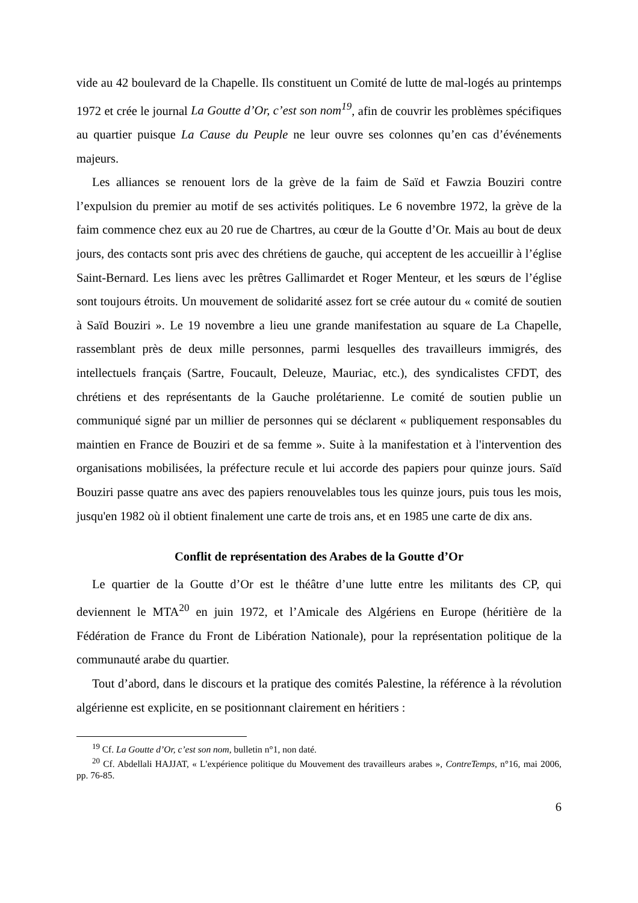vide au 42 boulevard de la Chapelle. Ils constituent un Comité de lutte de mal-logés au printemps 1972 et crée le journal La Goutte d’Or, c’est son nom<sup>19</sup>, afin de couvrir les problèmes spécifiques au quartier puisque La Cause du Peuple ne leur ouvre ses colonnes qu’en cas d’événements majeurs.
Les alliances se renouent lors de la grève de la faim de Saïd et Fawzia Bouziri contre l’expulsion du premier au motif de ses activités politiques. Le 6 novembre 1972, la grève de la faim commence chez eux au 20 rue de Chartres, au cœur de la Goutte d’Or. Mais au bout de deux jours, des contacts sont pris avec des chrétiens de gauche, qui acceptent de les accueillir à l’église Saint-Bernard. Les liens avec les prêtres Gallimardet et Roger Menteur, et les sœurs de l’église sont toujours étroits. Un mouvement de solidarité assez fort se crée autour du « comité de soutien à Saïd Bouziri ». Le 19 novembre a lieu une grande manifestation au square de La Chapelle, rassemblant près de deux mille personnes, parmi lesquelles des travailleurs immigrés, des intellectuels français (Sartre, Foucault, Deleuze, Mauriac, etc.), des syndicalistes CFDT, des chrétiens et des représentants de la Gauche prolétarienne. Le comité de soutien publie un communiqué signé par un millier de personnes qui se déclarent « publiquement responsables du maintien en France de Bouziri et de sa femme ». Suite à la manifestation et à l'intervention des organisations mobilisées, la préfecture recule et lui accorde des papiers pour quinze jours. Saïd Bouziri passe quatre ans avec des papiers renouvelables tous les quinze jours, puis tous les mois, jusqu'en 1982 où il obtient finalement une carte de trois ans, et en 1985 une carte de dix ans.
Conflit de représentation des Arabes de la Goutte d’Or
Le quartier de la Goutte d’Or est le théâtre d’une lutte entre les militants des CP, qui deviennent le MTA<sup>20</sup> en juin 1972, et l’Amicale des Algériens en Europe (héritière de la Fédération de France du Front de Libération Nationale), pour la représentation politique de la communauté arabe du quartier.
Tout d’abord, dans le discours et la pratique des comités Palestine, la référence à la révolution algérienne est explicite, en se positionnant clairement en héritiers :
<sup>19</sup> Cf. La Goutte d’Or, c’est son nom, bulletin n°1, non daté.
<sup>20</sup> Cf. Abdellali HAJJAT, « L'expérience politique du Mouvement des travailleurs arabes », ContreTemps, n°16, mai 2006, pp. 76-85.
6